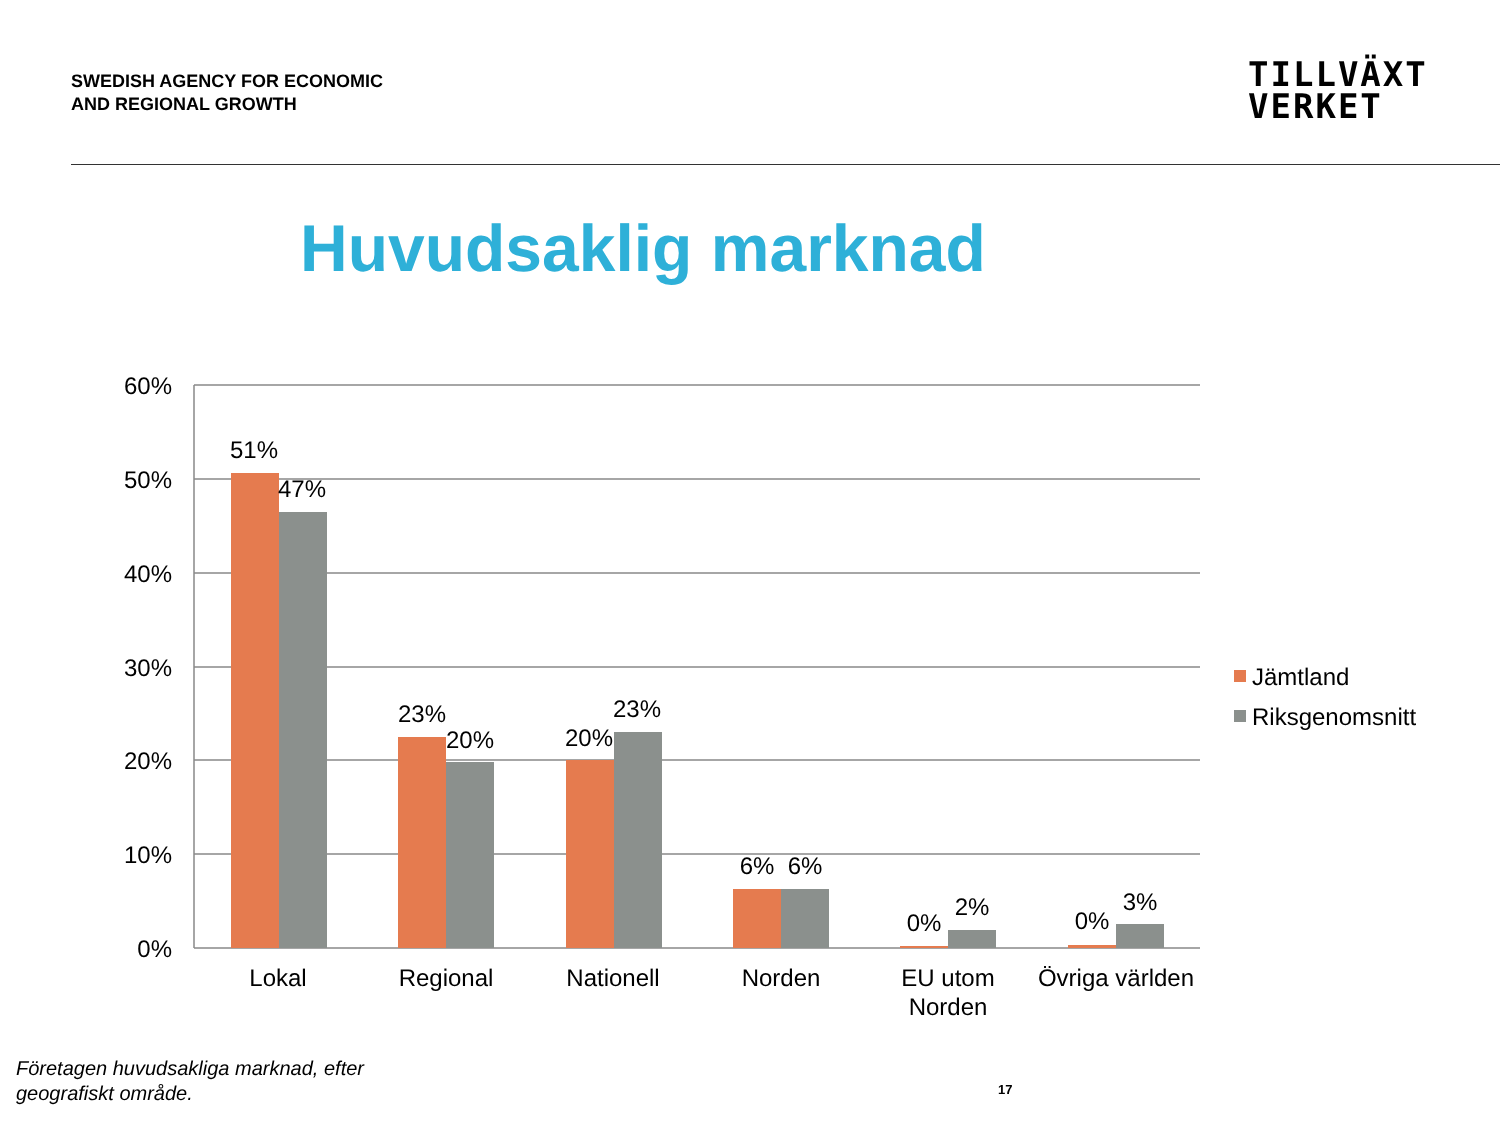SWEDISH AGENCY FOR ECONOMIC
AND REGIONAL GROWTH
TILLVÄXT
VERKET
Huvudsaklig marknad
60%
50%
40%
30%
20%
10%
0%
51%
47%
23%
20%
20%
23%
6%
6%
0%
2%
0%
3%
Lokal
Regional
Nationell
Norden
EU utom
Norden
Övriga världen
Jämtland
Riksgenomsnitt
Företagen huvudsakliga marknad, efter
geografiskt område.
17